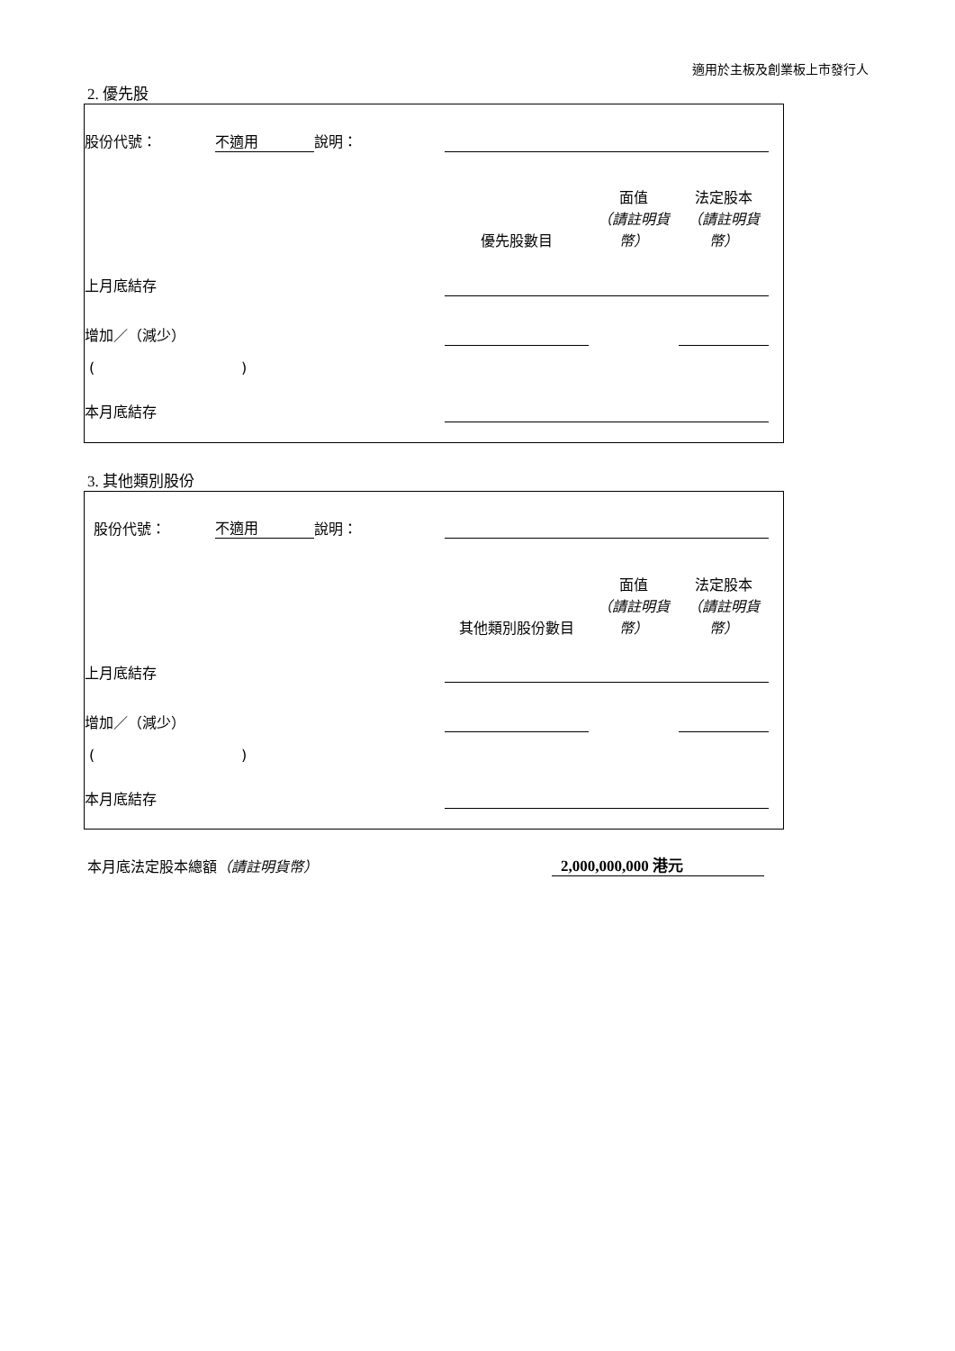適用於主板及創業板上市發行人
2. 優先股
| 股份代號： | 不適用 | 說明： | | | |
| | | | 優先股數目 | 面值 （請註明貨幣） | 法定股本 （請註明貨幣） |
| 上月底結存 | | | | | |
| 增加／（減少） | | | | | |
| ( ) | | | | | |
| 本月底結存 | | | | | |
3. 其他類別股份
| 股份代號： | 不適用 | 說明： | | | |
| | | | 其他類別股份數目 | 面值 （請註明貨幣） | 法定股本 （請註明貨幣） |
| 上月底結存 | | | | | |
| 增加／（減少） | | | | | |
| ( ) | | | | | |
| 本月底結存 | | | | | |
本月底法定股本總額（請註明貨幣） 2,000,000,000 港元